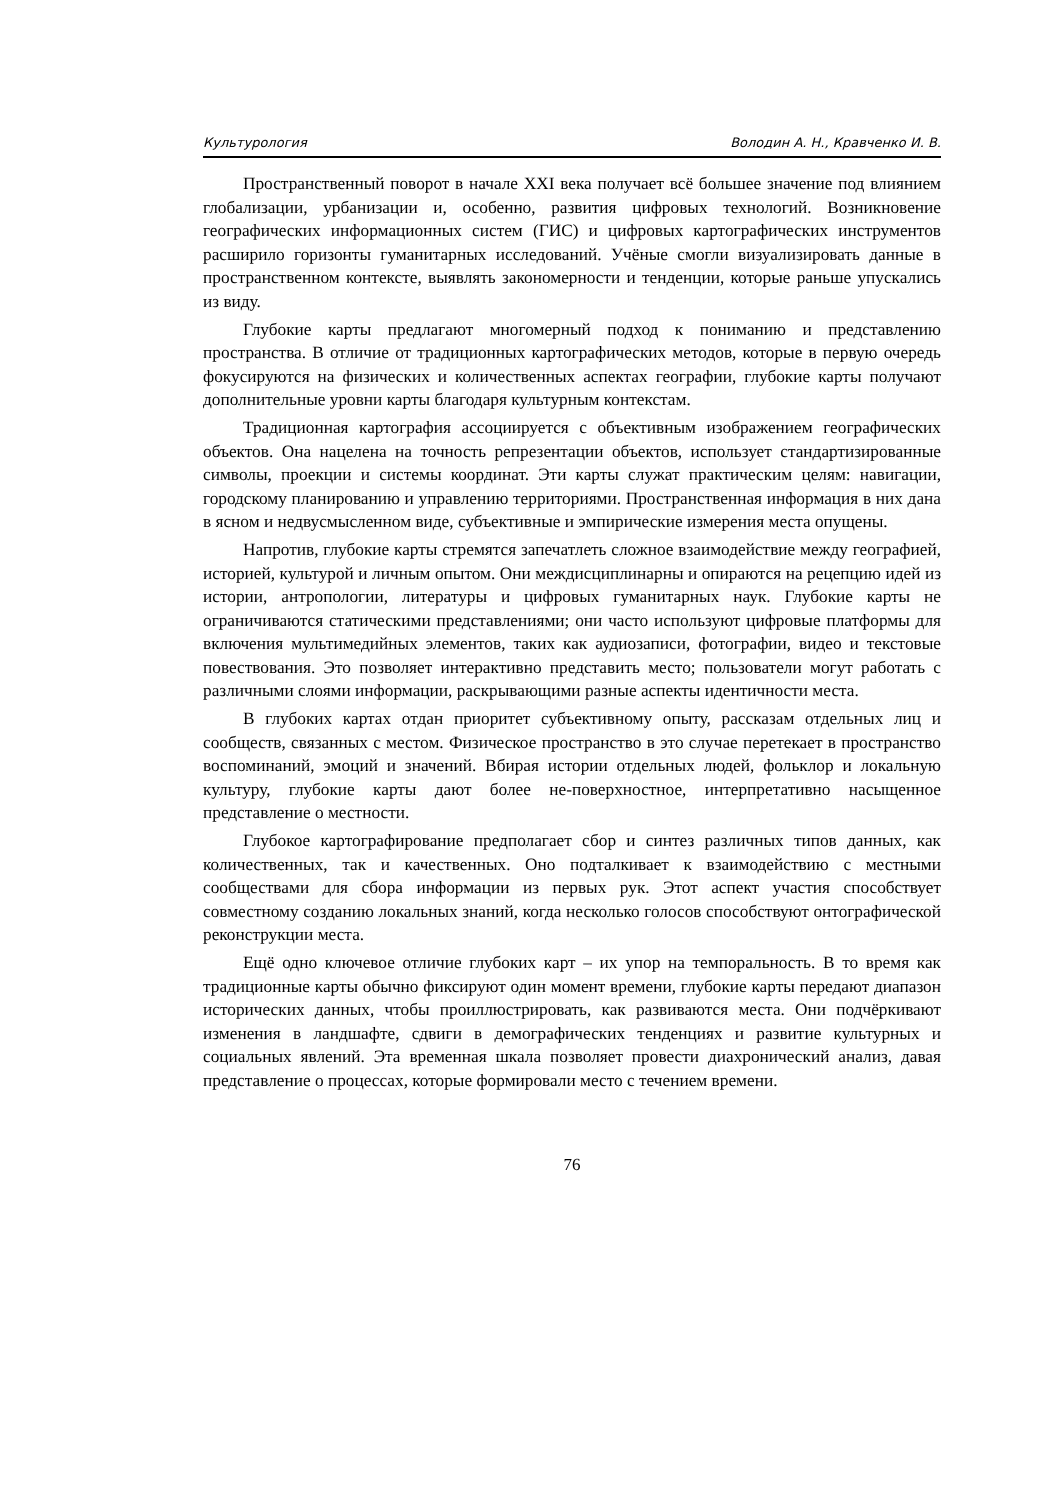Культурология Володин А. Н., Кравченко И. В.
Пространственный поворот в начале XXI века получает всё большее значение под влиянием глобализации, урбанизации и, особенно, развития цифровых технологий. Возникновение географических информационных систем (ГИС) и цифровых картографических инструментов расширило горизонты гуманитарных исследований. Учёные смогли визуализировать данные в пространственном контексте, выявлять закономерности и тенденции, которые раньше упускались из виду.
Глубокие карты предлагают многомерный подход к пониманию и представлению пространства. В отличие от традиционных картографических методов, которые в первую очередь фокусируются на физических и количественных аспектах географии, глубокие карты получают дополнительные уровни карты благодаря культурным контекстам.
Традиционная картография ассоциируется с объективным изображением географических объектов. Она нацелена на точность репрезентации объектов, использует стандартизированные символы, проекции и системы координат. Эти карты служат практическим целям: навигации, городскому планированию и управлению территориями. Пространственная информация в них дана в ясном и недвусмысленном виде, субъективные и эмпирические измерения места опущены.
Напротив, глубокие карты стремятся запечатлеть сложное взаимодействие между географией, историей, культурой и личным опытом. Они междисциплинарны и опираются на рецепцию идей из истории, антропологии, литературы и цифровых гуманитарных наук. Глубокие карты не ограничиваются статическими представлениями; они часто используют цифровые платформы для включения мультимедийных элементов, таких как аудиозаписи, фотографии, видео и текстовые повествования. Это позволяет интерактивно представить место; пользователи могут работать с различными слоями информации, раскрывающими разные аспекты идентичности места.
В глубоких картах отдан приоритет субъективному опыту, рассказам отдельных лиц и сообществ, связанных с местом. Физическое пространство в это случае перетекает в пространство воспоминаний, эмоций и значений. Вбирая истории отдельных людей, фольклор и локальную культуру, глубокие карты дают более не-поверхностное, интерпретативно насыщенное представление о местности.
Глубокое картографирование предполагает сбор и синтез различных типов данных, как количественных, так и качественных. Оно подталкивает к взаимодействию с местными сообществами для сбора информации из первых рук. Этот аспект участия способствует совместному созданию локальных знаний, когда несколько голосов способствуют онтографической реконструкции места.
Ещё одно ключевое отличие глубоких карт – их упор на темпоральность. В то время как традиционные карты обычно фиксируют один момент времени, глубокие карты передают диапазон исторических данных, чтобы проиллюстрировать, как развиваются места. Они подчёркивают изменения в ландшафте, сдвиги в демографических тенденциях и развитие культурных и социальных явлений. Эта временная шкала позволяет провести диахронический анализ, давая представление о процессах, которые формировали место с течением времени.
76